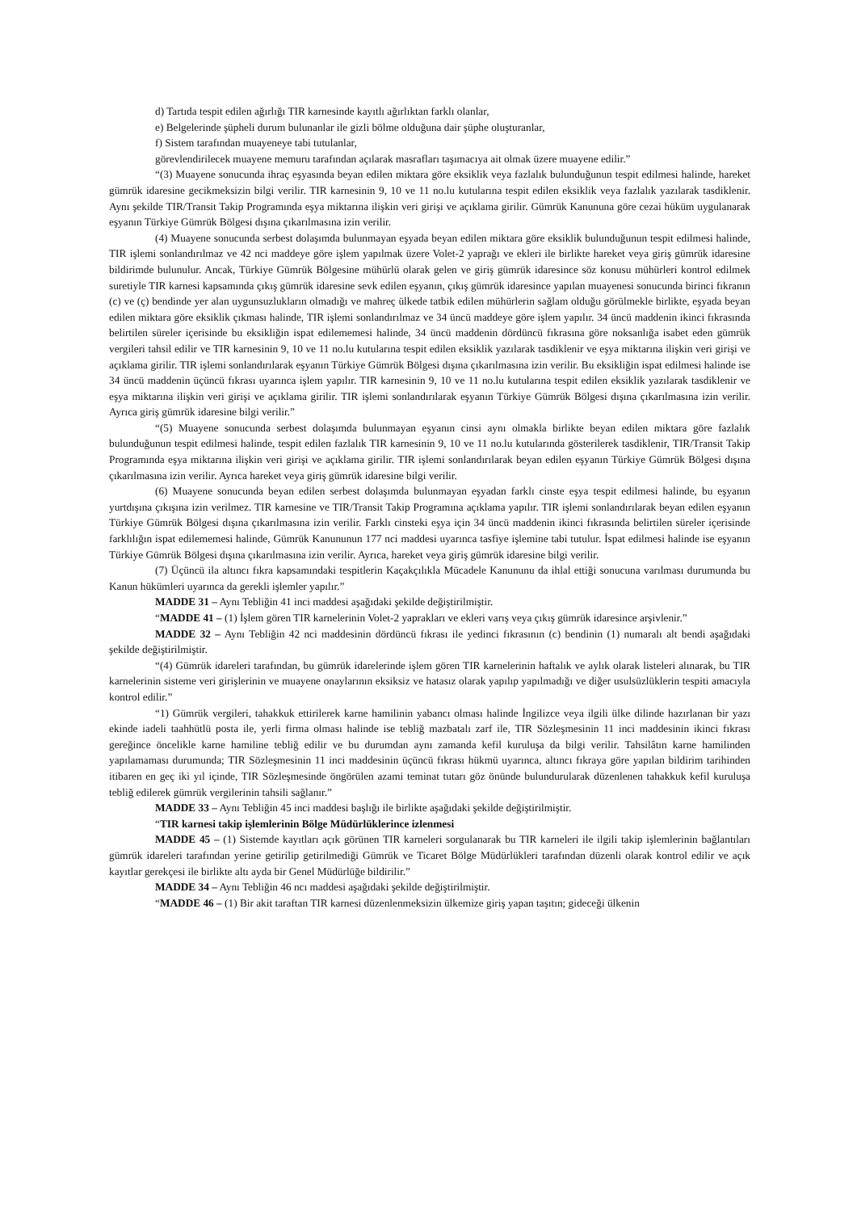d) Tartıda tespit edilen ağırlığı TIR karnesinde kayıtlı ağırlıktan farklı olanlar,
e) Belgelerinde şüpheli durum bulunanlar ile gizli bölme olduğuna dair şüphe oluşturanlar,
f) Sistem tarafından muayeneye tabi tutulanlar,
görevlendirilecek muayene memuru tarafından açılarak masrafları taşımacıya ait olmak üzere muayene edilir.”
“(3) Muayene sonucunda ihraç eşyasında beyan edilen miktara göre eksiklik veya fazlalık bulunduğunun tespit edilmesi halinde, hareket gümrük idaresine gecikmeksizin bilgi verilir. TIR karnesinin 9, 10 ve 11 no.lu kutularına tespit edilen eksiklik veya fazlalık yazılarak tasdiklenir. Aynı şekilde TIR/Transit Takip Programında eşya miktarına ilişkin veri girişi ve açıklama girilir. Gümrük Kanununa göre cezai hüküm uygulanarak eşyanın Türkiye Gümrük Bölgesi dışına çıkarılmasına izin verilir.
(4) Muayene sonucunda serbest dolaşımda bulunmayan eşyada beyan edilen miktara göre eksiklik bulunduğunun tespit edilmesi halinde, TIR işlemi sonlandırılmaz ve 42 nci maddeye göre işlem yapılmak üzere Volet-2 yaprağı ve ekleri ile birlikte hareket veya giriş gümrük idaresine bildirimde bulunulur. Ancak, Türkiye Gümrük Bölgesine mühürlü olarak gelen ve giriş gümrük idaresince söz konusu mühürleri kontrol edilmek suretiyle TIR karnesi kapsamında çıkış gümrük idaresine sevk edilen eşyanın, çıkış gümrük idaresince yapılan muayenesi sonucunda birinci fıkranın (c) ve (ç) bendinde yer alan uygunsuzlukların olmadığı ve mahreç ülkede tatbik edilen mühürlerin sağlam olduğu görülmekle birlikte, eşyada beyan edilen miktara göre eksiklik çıkması halinde, TIR işlemi sonlandırılmaz ve 34 üncü maddeye göre işlem yapılır. 34 üncü maddenin ikinci fıkrasında belirtilen süreler içerisinde bu eksikliğin ispat edilememesi halinde, 34 üncü maddenin dördüncü fıkrasına göre noksanlığa isabet eden gümrük vergileri tahsil edilir ve TIR karnesinin 9, 10 ve 11 no.lu kutularına tespit edilen eksiklik yazılarak tasdiklenir ve eşya miktarına ilişkin veri girişi ve açıklama girilir. TIR işlemi sonlandırılarak eşyanın Türkiye Gümrük Bölgesi dışına çıkarılmasına izin verilir. Bu eksikliğin ispat edilmesi halinde ise 34 üncü maddenin üçüncü fıkrası uyarınca işlem yapılır. TIR karnesinin 9, 10 ve 11 no.lu kutularına tespit edilen eksiklik yazılarak tasdiklenir ve eşya miktarına ilişkin veri girişi ve açıklama girilir. TIR işlemi sonlandırılarak eşyanın Türkiye Gümrük Bölgesi dışına çıkarılmasına izin verilir. Ayrıca giriş gümrük idaresine bilgi verilir.”
“(5) Muayene sonucunda serbest dolaşımda bulunmayan eşyanın cinsi aynı olmakla birlikte beyan edilen miktara göre fazlalık bulunduğunun tespit edilmesi halinde, tespit edilen fazlalık TIR karnesinin 9, 10 ve 11 no.lu kutularında gösterilerek tasdiklenir, TIR/Transit Takip Programında eşya miktarına ilişkin veri girişi ve açıklama girilir. TIR işlemi sonlandırılarak beyan edilen eşyanın Türkiye Gümrük Bölgesi dışına çıkarılmasına izin verilir. Ayrıca hareket veya giriş gümrük idaresine bilgi verilir.
(6) Muayene sonucunda beyan edilen serbest dolaşımda bulunmayan eşyadan farklı cinste eşya tespit edilmesi halinde, bu eşyanın yurtdışına çıkışına izin verilmez. TIR karnesine ve TIR/Transit Takip Programına açıklama yapılır. TIR işlemi sonlandırılarak beyan edilen eşyanın Türkiye Gümrük Bölgesi dışına çıkarılmasına izin verilir. Farklı cinsteki eşya için 34 üncü maddenin ikinci fıkrasında belirtilen süreler içerisinde farklılığın ispat edilememesi halinde, Gümrük Kanununun 177 nci maddesi uyarınca tasfiye işlemine tabi tutulur. İspat edilmesi halinde ise eşyanın Türkiye Gümrük Bölgesi dışına çıkarılmasına izin verilir. Ayrıca, hareket veya giriş gümrük idaresine bilgi verilir.
(7) Üçüncü ila altıncı fıkra kapsamındaki tespitlerin Kaçakçılıkla Mücadele Kanununu da ihlal ettiği sonucuna varılması durumunda bu Kanun hükümleri uyarınca da gerekli işlemler yapılır.”
MADDE 31 – Aynı Tebliğin 41 inci maddesi aşağıdaki şekilde değiştirilmiştir.
“MADDE 41 – (1) İşlem gören TIR karnelerinin Volet-2 yaprakları ve ekleri varış veya çıkış gümrük idaresince arşivlenir.”
MADDE 32 – Aynı Tebliğin 42 nci maddesinin dördüncü fıkrası ile yedinci fıkrasının (c) bendinin (1) numaralı alt bendi aşağıdaki şekilde değiştirilmiştir.
“(4) Gümrük idareleri tarafından, bu gümrük idarelerinde işlem gören TIR karnelerinin haftalık ve aylık olarak listeleri alınarak, bu TIR karnelerinin sisteme veri girişlerinin ve muayene onaylarının eksiksiz ve hatasız olarak yapılıp yapılmadığı ve diğer usulsüzlüklerin tespiti amacıyla kontrol edilir.”
“1) Gümrük vergileri, tahakkuk ettirilerek karne hamilinin yabancı olması halinde İngilizce veya ilgili ülke dilinde hazırlanan bir yazı ekinde iadeli taahhütlü posta ile, yerli firma olması halinde ise tebliğ mazbatalı zarf ile, TIR Sözleşmesinin 11 inci maddesinin ikinci fıkrası gereğince öncelikle karne hamiline tebliğ edilir ve bu durumdan aynı zamanda kefil kuruluşa da bilgi verilir. Tahsilâtın karne hamilinden yapılamaması durumunda; TIR Sözleşmesinin 11 inci maddesinin üçüncü fıkrası hükmü uyarınca, altıncı fıkraya göre yapılan bildirim tarihinden itibaren en geç iki yıl içinde, TIR Sözleşmesinde öngörülen azami teminat tutarı göz önünde bulundurularak düzenlenen tahakkuk kefil kuruluşa tebliğ edilerek gümrük vergilerinin tahsili sağlanır.”
MADDE 33 – Aynı Tebliğin 45 inci maddesi başlığı ile birlikte aşağıdaki şekilde değiştirilmiştir.
“TIR karnesi takip işlemlerinin Bölge Müdürlüklerince izlenmesi
MADDE 45 – (1) Sistemde kayıtları açık görünen TIR karneleri sorgulanarak bu TIR karneleri ile ilgili takip işlemlerinin bağlantıları gümrük idareleri tarafından yerine getirilip getirilmediği Gümrük ve Ticaret Bölge Müdürlükleri tarafından düzenli olarak kontrol edilir ve açık kayıtlar gerekçesi ile birlikte altı ayda bir Genel Müdürlüğe bildirilir.”
MADDE 34 – Aynı Tebliğin 46 ncı maddesi aşağıdaki şekilde değiştirilmiştir.
“MADDE 46 – (1) Bir akit taraftan TIR karnesi düzenlenmeksizin ülkemize giriş yapan taşıtın; gideceği ülkenin